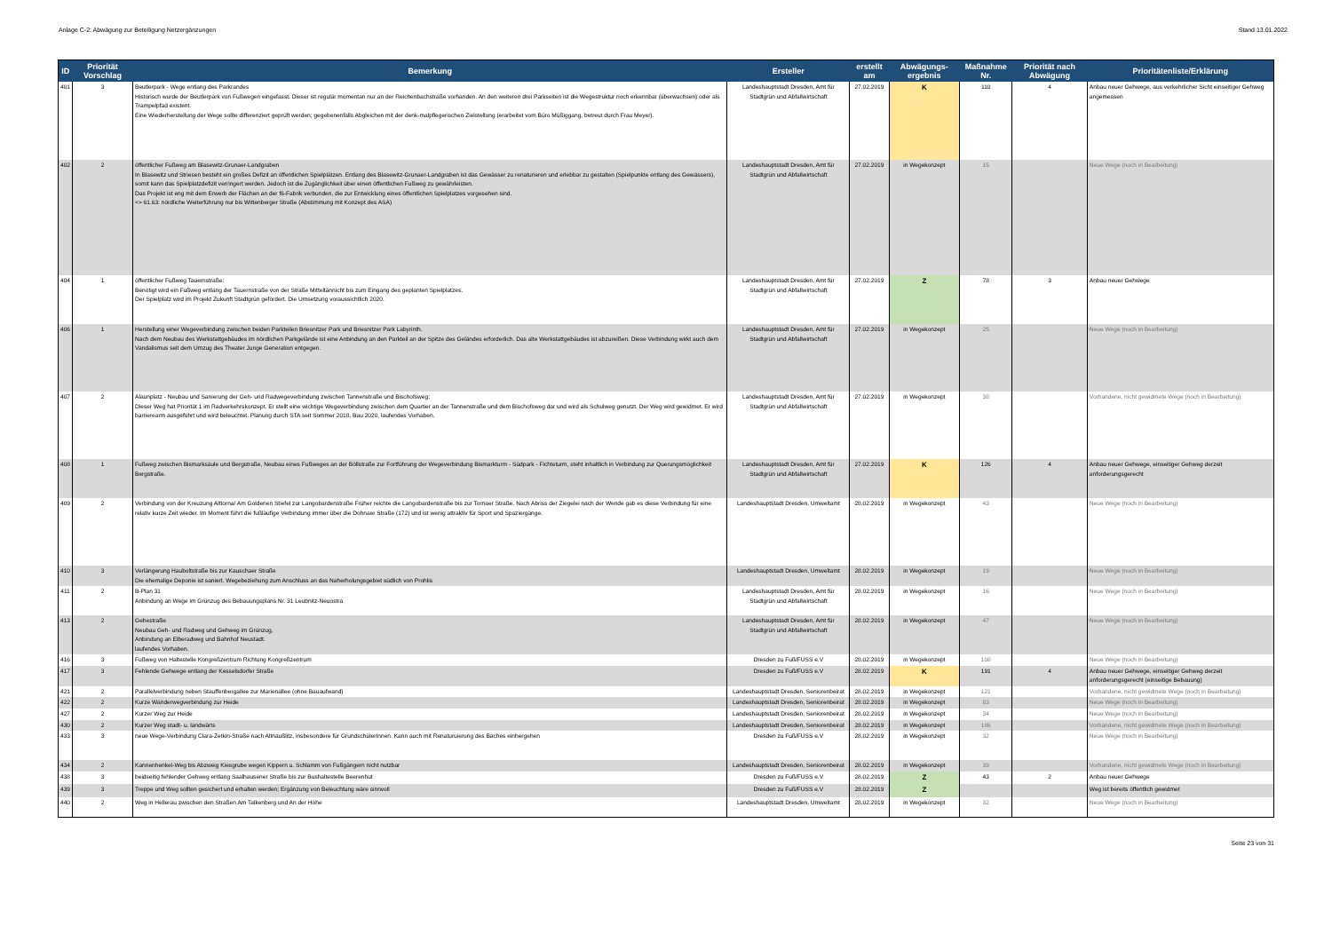Anlage C-2: Abwägung zur Beteiligung Netzergänzungen Stand 13.01.2022
| ID | Priorität Vorschlag | Bemerkung | Ersteller | erstellt am | Abwägungs-ergebnis | Maßnahme Nr. | Priorität nach Abwägung | Prioritätenliste/Erklärung |
| --- | --- | --- | --- | --- | --- | --- | --- | --- |
| 401 | 3 | Beutlerpark - Wege entlang des Parkrandes Historisch wurde der Beutlerpark von Fußwegen eingefasst. Dieser ist regulär momentan nur an der Reichenbachstraße vorhanden. An den weiteren drei Parkseiten ist die Wegestruktur noch erkennbar (überwachsen) oder als Trampelpfad existent. Eine Wiederherstellung der Wege sollte differenziert geprüft werden; gegebenenfalls Abgleichen mit der denk-malpflegerischen Zielstellung (erarbeitet vom Büro Müßiggang, betreut durch Frau Meyer). | Landeshauptstadt Dresden, Amt für Stadtgrün und Abfallwirtschaft | 27.02.2019 | K | 110 | 4 | Anbau neuer Gehwege, aus verkehrlicher Sicht einseitiger Gehweg angemessen |
| 402 | 2 | öffentlicher Fußweg am Blasewitz-Grunaer-Landgraben In Blasewitz und Striesen besteht ein großes Defizit an öffentlichen Spielplätzen. Entlang des Blasewitz-Grunaer-Landgraben ist das Gewässer zu renaturieren und erlebbar zu gestalten (Spielpunkte entlang des Gewässers), somit kann das Spielplatzdefizit verringert werden. Jedoch ist die Zugänglichkeit über einen öffentlichen Fußweg zu gewährleisten. Das Projekt ist eng mit dem Erwerb der Flächen an der f6-Fabrik verbunden, die zur Entwicklung eines öffentlichen Spielplatzes vorgesehen sind. => 61.63: nördliche Weiterführung nur bis Wittenberger Straße (Abstimmung mit Konzept des ASA) | Landeshauptstadt Dresden, Amt für Stadtgrün und Abfallwirtschaft | 27.02.2019 | in Wegekonzept | 15 | | Neue Wege (noch in Bearbeitung) |
| 404 | 1 | öffentlicher Fußweg Tauernstraße: Benötigt wird ein Fußweg entlang der Tauernstraße von der Straße Mitteltännicht bis zum Eingang des geplanten Spielplatzes. Der Spielplatz wird im Projekt Zukunft Stadtgrün gefördert. Die Umsetzung voraussichtlich 2020. | Landeshauptstadt Dresden, Amt für Stadtgrün und Abfallwirtschaft | 27.02.2019 | Z | 78 | 3 | Anbau neuer Gehwege |
| 406 | 1 | Herstellung einer Wegeverbindung zwischen beiden Parkteilen Briesnitzer Park und Briesnitzer Park Labyrinth. Nach dem Neubau des Werkstattgebäudes im nördlichen Parkgelände ist eine Anbindung an den Parkteil an der Spitze des Geländes erforderlich. Das alte Werkstattgebäudes ist abzureißen. Diese Verbindung wirkt auch dem Vandalismus seit dem Umzug des Theater Junge Generation entgegen. | Landeshauptstadt Dresden, Amt für Stadtgrün und Abfallwirtschaft | 27.02.2019 | in Wegekonzept | 25 | | Neue Wege (noch in Bearbeitung) |
| 407 | 2 | Alaunplatz - Neubau und Sanierung der Geh- und Radwegeverbindung zwischen Tannenstraße und Bischofsweg: Dieser Weg hat Priorität 1 im Radverkehrskonzept. Er stellt eine wichtige Wegeverbindung zwischen dem Quartier an der Tannenstraße und dem Bischofsweg dar und wird als Schulweg genutzt. Der Weg wird gewidmet. Er wird barrierearm ausgeführt und wird beleuchtet. Planung durch STA seit Sommer 2018, Bau 2020, laufendes Vorhaben. | Landeshauptstadt Dresden, Amt für Stadtgrün und Abfallwirtschaft | 27.02.2019 | in Wegekonzept | 38 | | Vorhandene, nicht gewidmete Wege (noch in Bearbeitung) |
| 408 | 1 | Fußweg zwischen Bismarksäule und Bergstraße, Neubau eines Fußweges an der Böllstraße zur Fortführung der Wegeverbindung Bismarkturm - Südpark - Fichteturm, steht inhaltlich in Verbindung zur Querungsmöglichkeit Bergstraße. | Landeshauptstadt Dresden, Amt für Stadtgrün und Abfallwirtschaft | 27.02.2019 | K | 126 | 4 | Anbau neuer Gehwege, einseitiger Gehweg derzeit anforderungsgerecht |
| 409 | 2 | Verbindung von der Kreuzung Alttorna/ Am Goldenen Stiefel zur Langobardenstraße Früher reichte die Langobardenstraße bis zur Tornaer Straße. Nach Abriss der Ziegelei nach der Wende gab es diese Verbindung für eine relativ kurze Zeit wieder. Im Moment führt die fußläufige Verbindung immer über die Dohnaer Straße (172) und ist wenig attraktiv für Sport und Spaziergänge. | Landeshauptstadt Dresden, Umweltamt | 28.02.2019 | in Wegekonzept | 43 | | Neue Wege (noch in Bearbeitung) |
| 410 | 3 | Verlängerung Hauboltstraße bis zur Kauschaer Straße Die ehemalige Deponie ist saniert. Wegebeziehung zum Anschluss an das Naherholungsgebiet südlich von Prohlis | Landeshauptstadt Dresden, Umweltamt | 28.02.2019 | in Wegekonzept | 19 | | Neue Wege (noch in Bearbeitung) |
| 411 | 2 | B-Plan 31 Anbindung an Wege im Grünzug des Bebauungsplans Nr. 31 Leubnitz-Neuostra | Landeshauptstadt Dresden, Amt für Stadtgrün und Abfallwirtschaft | 28.02.2019 | in Wegekonzept | 16 | | Neue Wege (noch in Bearbeitung) |
| 413 | 2 | Gehestraße Neubau Geh- und Radweg und Gehweg im Grünzug, Anbindung an Elberadweg und Bahnhof Neustadt. laufendes Vorhaben. | Landeshauptstadt Dresden, Amt für Stadtgrün und Abfallwirtschaft | 28.02.2019 | in Wegekonzept | 47 | | Neue Wege (noch in Bearbeitung) |
| 416 | 3 | Fußweg von Haltestelle Kongreßzentrum Richtung Kongreßzentrum | Dresden zu Fuß/FUSS e.V | 28.02.2019 | in Wegekonzept | 108 | | Neue Wege (noch in Bearbeitung) |
| 417 | 3 | Fehlende Gehwege entlang der Kesselsdorfer Straße | Dresden zu Fuß/FUSS e.V | 28.02.2019 | K | 191 | 4 | Anbau neuer Gehwege, einseitiger Gehweg derzeit anforderungsgerecht (einseitige Bebauung) |
| 421 | 2 | Parallelverbindung neben Stauffenbergallee zur Marienallee (ohne Bauaufwand) | Landeshauptstadt Dresden, Seniorenbeirat | 28.02.2019 | in Wegekonzept | 121 | | Vorhandene, nicht gewidmete Wege (noch in Bearbeitung) |
| 422 | 2 | Kurze Wanderwegverbindung zur Heide | Landeshauptstadt Dresden, Seniorenbeirat | 28.02.2019 | in Wegekonzept | 83 | | Neue Wege (noch in Bearbeitung) |
| 427 | 2 | Kurzer Weg zur Heide | Landeshauptstadt Dresden, Seniorenbeirat | 28.02.2019 | in Wegekonzept | 34 | | Neue Wege (noch in Bearbeitung) |
| 430 | 2 | Kurzer Weg stadt- u. landwärts | Landeshauptstadt Dresden, Seniorenbeirat | 28.02.2019 | in Wegekonzept | 186 | | Vorhandene, nicht gewidmete Wege (noch in Bearbeitung) |
| 433 | 3 | neue Wege-Verbindung Clara-Zetkin-Straße nach Altnaußlitz, insbesondere für GrundschülerInnen. Kann auch mit Renaturuierung des Baches einhergehen | Dresden zu Fuß/FUSS e.V | 28.02.2019 | in Wegekonzept | 32 | | Neue Wege (noch in Bearbeitung) |
| 434 | 2 | Kannenhenkel-Weg bis Abzweig Kiesgrube wegen Kippern u. Schlamm von Fußgängern nicht nutzbar | Landeshauptstadt Dresden, Seniorenbeirat | 28.02.2019 | in Wegekonzept | 39 | | Vorhandene, nicht gewidmete Wege (noch in Bearbeitung) |
| 438 | 3 | beidseitig fehlender Gehweg entlang Saalhausener Straße bis zur Bushaltestelle Beerenhut | Dresden zu Fuß/FUSS e.V | 28.02.2019 | Z | 43 | 2 | Anbau neuer Gehwege |
| 439 | 3 | Treppe und Weg sollten gesichert und erhalten werden; Ergänzung von Beleuchtung wäre sinnvoll | Dresden zu Fuß/FUSS e.V | 28.02.2019 | Z | | | Weg ist bereits öffentlich gewidmet |
| 440 | 2 | Weg in Hellerau zwischen den Straßen Am Talkenberg und An der Höhe | Landeshauptstadt Dresden, Umweltamt | 28.02.2019 | in Wegekonzept | 32 | | Neue Wege (noch in Bearbeitung) |
Seite 23 von 31